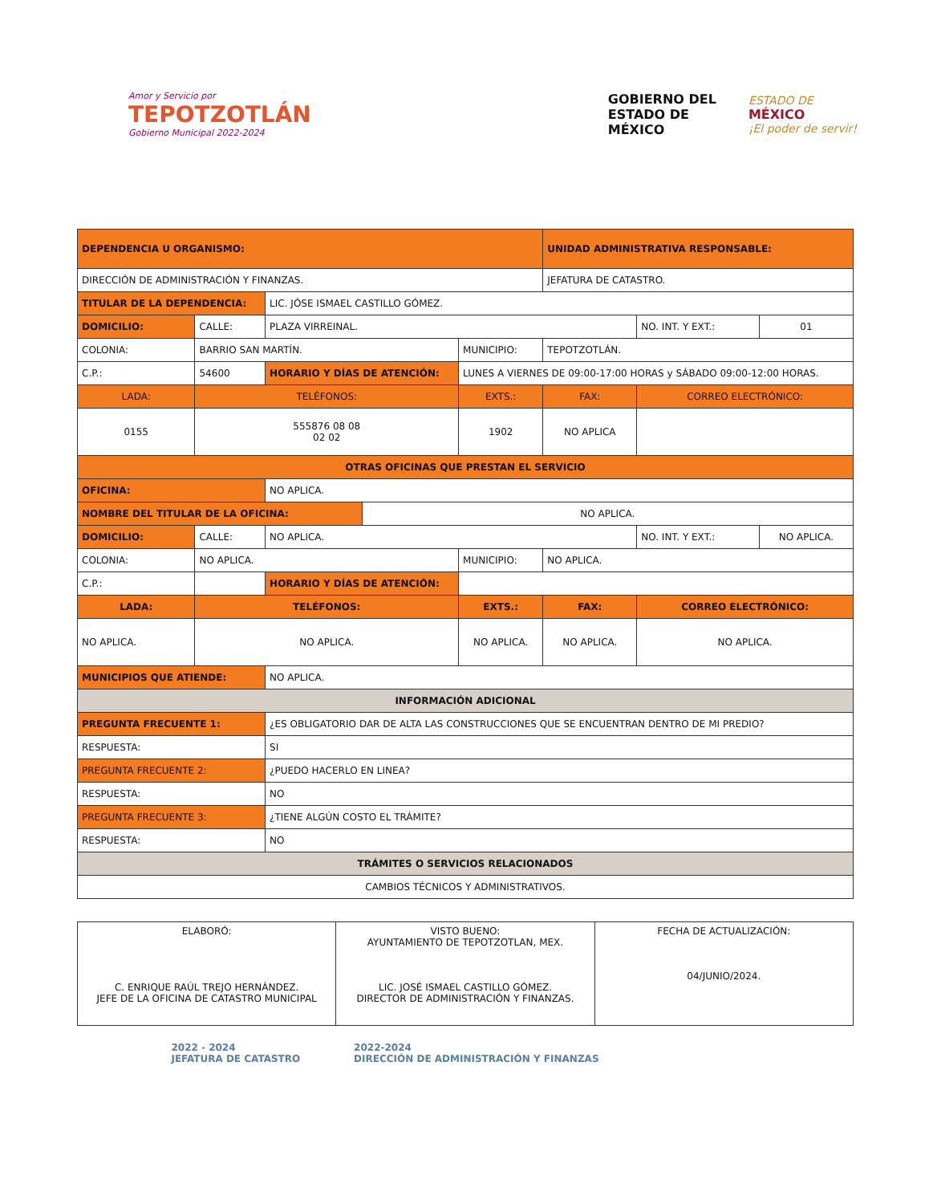Amor y Servicio por
TEPOTZOTLÁN
Gobierno Municipal 2022-2024
GOBIERNO DEL
ESTADO DE
MÉXICO
ESTADO DE
MÉXICO
¡El poder de servir!
| DEPENDENCIA U ORGANISMO: | | | | | | UNIDAD ADMINISTRATIVA RESPONSABLE: | | |
| DIRECCIÓN DE ADMINISTRACIÓN Y FINANZAS. | | | | | | JEFATURA DE CATASTRO. | | |
| TITULAR DE LA DEPENDENCIA: | | | LIC. JÓSE ISMAEL CASTILLO GÓMEZ. | | | | | |
| DOMICILIO: | CALLE: | PLAZA VIRREINAL. | | | | | NO. INT. Y EXT.: | 01 |
| COLONIA: | BARRIO SAN MARTÍN. | | | | MUNICIPIO: | TEPOTZOTLÁN. | | |
| C.P.: | 54600 | | HORARIO Y DÍAS DE ATENCIÓN: | | LUNES A VIERNES DE 09:00-17:00 HORAS y SÁBADO 09:00-12:00 HORAS. | | | |
| LADA: | TELÉFONOS: | | | | EXTS.: | FAX: | CORREO ELECTRÓNICO: | |
| 0155 | 555876 08 08 02 02 | | | | 1902 | NO APLICA | | |
| OTRAS OFICINAS QUE PRESTAN EL SERVICIO | | | | | | | | |
| OFICINA: | | NO APLICA. | | | | | | |
| NOMBRE DEL TITULAR DE LA OFICINA: | | | | NO APLICA. | | | | |
| DOMICILIO: | CALLE: | NO APLICA. | | | | | NO. INT. Y EXT.: | NO APLICA. |
| COLONIA: | NO APLICA. | | | | MUNICIPIO: | NO APLICA. | | |
| C.P.: | | | HORARIO Y DÍAS DE ATENCIÓN: | | | | | |
| LADA: | TELÉFONOS: | | | | EXTS.: | FAX: | CORREO ELECTRÓNICO: | |
| NO APLICA. | NO APLICA. | | | | NO APLICA. | NO APLICA. | NO APLICA. | |
| MUNICIPIOS QUE ATIENDE: | | | NO APLICA. | | | | | |
| INFORMACIÓN ADICIONAL | | | | | | | | |
| PREGUNTA FRECUENTE 1: | | | ¿ES OBLIGATORIO DAR DE ALTA LAS CONSTRUCCIONES QUE SE ENCUENTRAN DENTRO DE MI PREDIO? | | | | | |
| RESPUESTA: | | | SI | | | | | |
| PREGUNTA FRECUENTE 2: | | | ¿PUEDO HACERLO EN LINEA? | | | | | |
| RESPUESTA: | | | NO | | | | | |
| PREGUNTA FRECUENTE 3: | | | ¿TIENE ALGÚN COSTO EL TRÁMITE? | | | | | |
| RESPUESTA: | | | NO | | | | | |
| TRÁMITES O SERVICIOS RELACIONADOS | | | | | | | | |
| CAMBIOS TÉCNICOS Y ADMINISTRATIVOS. | | | | | | | | |
| ELABORÓ: C. ENRIQUE RAÚL TREJO HERNÁNDEZ. JEFE DE LA OFICINA DE CATASTRO MUNICIPAL | VISTO BUENO: AYUNTAMIENTO DE TEPOTZOTLAN, MEX. LIC. JOSÉ ISMAEL CASTILLO GÓMEZ. DIRECTOR DE ADMINISTRACIÓN Y FINANZAS. | FECHA DE ACTUALIZACIÓN: 04/JUNIO/2024. |
2022 - 2024
JEFATURA DE CATASTRO
2022-2024
DIRECCIÓN DE ADMINISTRACIÓN Y FINANZAS